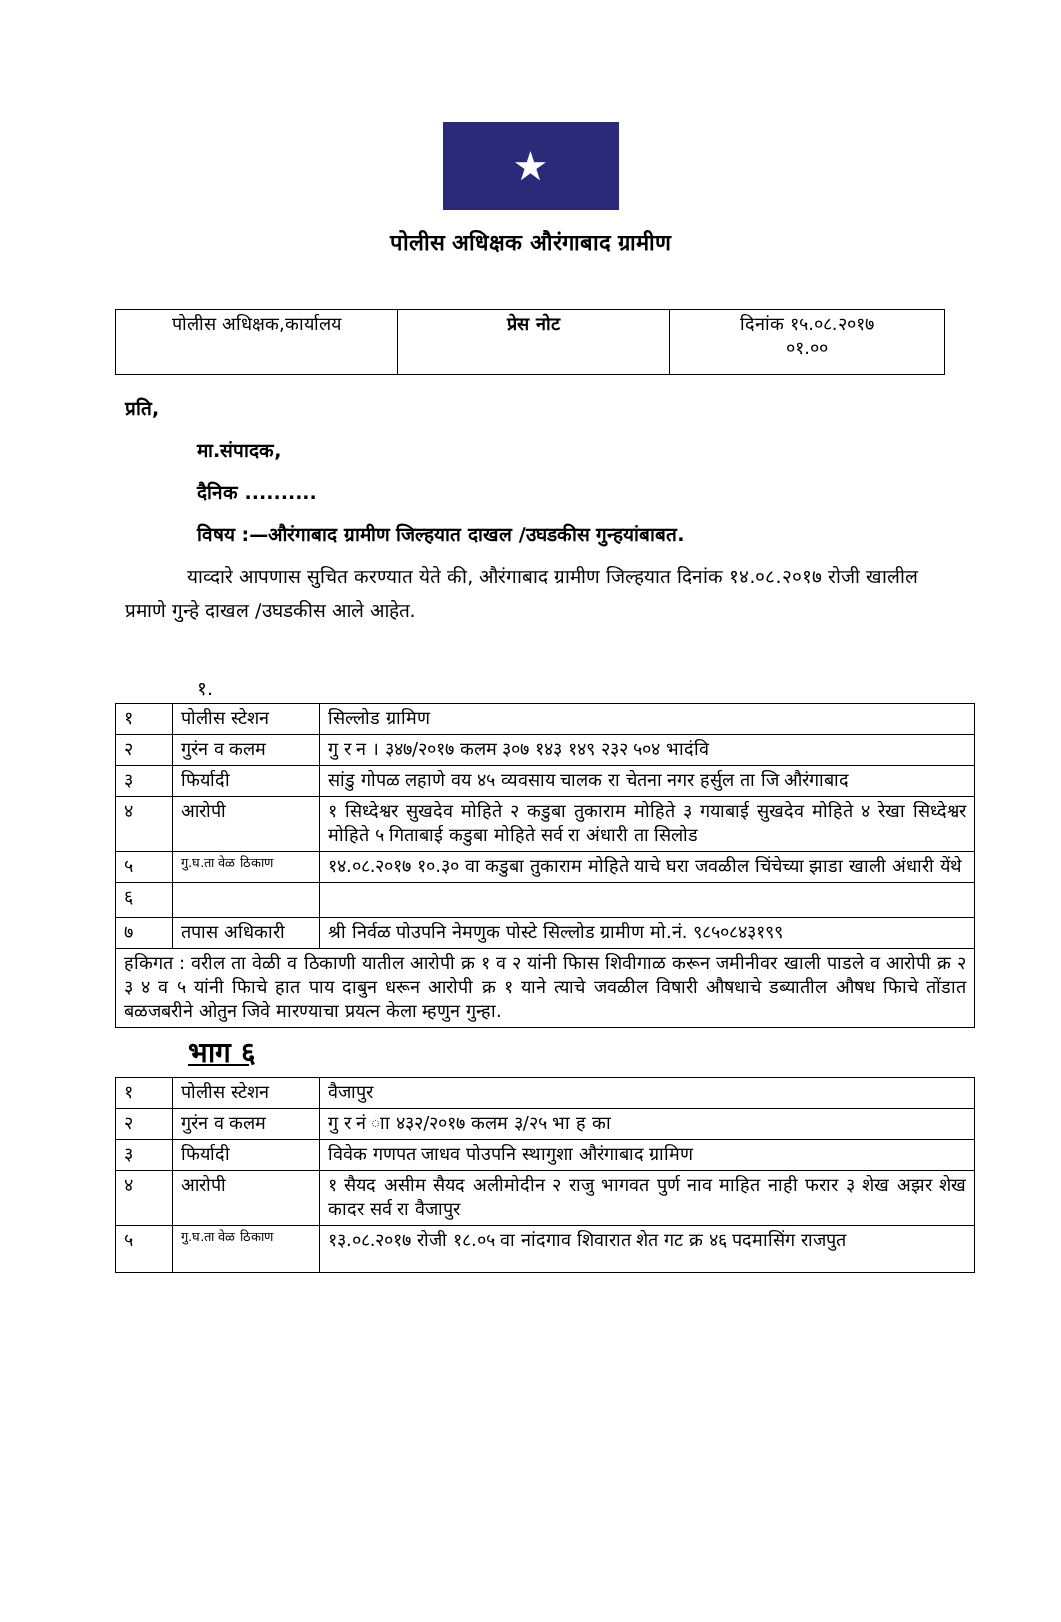★
पोलीस अधिक्षक औरंगाबाद ग्रामीण
| पोलीस अधिक्षक,कार्यालय | प्रेस नोट | दिनांक १५.०८.२०१७ ०१.०० |
प्रति,
मा.संपादक,
दैनिक ..........
विषय :—औरंगाबाद ग्रामीण जिल्हयात दाखल /उघडकीस गुन्हयांबाबत.
याव्दारे आपणास सुचित करण्यात येते की, औरंगाबाद ग्रामीण जिल्हयात दिनांक १४.०८.२०१७ रोजी खालील प्रमाणे गुन्हे दाखल /उघडकीस आले आहेत.
१.
| १ | पोलीस स्टेशन | सिल्लोड ग्रामिण |
| २ | गुरंन व कलम | गु र न । ३४७/२०१७ कलम ३०७ १४३ १४९ २३२ ५०४ भादंवि |
| ३ | फिर्यादी | सांडु गोपळ लहाणे वय ४५ व्यवसाय चालक रा चेतना नगर हर्सुल ता जि औरंगाबाद |
| ४ | आरोपी | १ सिध्देश्वर सुखदेव मोहिते २ कडुबा तुकाराम मोहिते ३ गयाबाई सुखदेव मोहिते ४ रेखा सिध्देश्वर मोहिते ५ गिताबाई कडुबा मोहिते सर्व रा अंधारी ता सिलोड |
| ५ | गु.घ.ता वेळ ठिकाण | १४.०८.२०१७ १०.३० वा कडुबा तुकाराम मोहिते याचे घरा जवळील चिंचेच्या झाडा खाली अंधारी येंथे |
| ६ | | |
| ७ | तपास अधिकारी | श्री निर्वळ पोउपनि नेमणुक पोस्टे सिल्लोड ग्रामीण मो.नं. ९८५०८४३१९९ |
| हकिगत : वरील ता वेळी व ठिकाणी यातील आरोपी क्र १ व २ यांनी फिास शिवीगाळ करून जमीनीवर खाली पाडले व आरोपी क्र २ ३ ४ व ५ यांनी फिाचे हात पाय दाबुन धरून आरोपी क्र १ याने त्याचे जवळील विषारी औषधाचे डब्यातील औषध फिाचे तोंडात बळजबरीने ओतुन जिवे मारण्याचा प्रयत्न केला म्हणुन गुन्हा. | | |
भाग ६
| १ | पोलीस स्टेशन | वैजापुर |
| २ | गुरंन व कलम | गु र नं ाा ४३२/२०१७ कलम ३/२५ भा ह का |
| ३ | फिर्यादी | विवेक गणपत जाधव पोउपनि स्थागुशा औरंगाबाद ग्रामिण |
| ४ | आरोपी | १ सैयद असीम सैयद अलीमोदीन २ राजु भागवत पुर्ण नाव माहित नाही फरार ३ शेख अझर शेख कादर सर्व रा वैजापुर |
| ५ | गु.घ.ता वेळ ठिकाण | १३.०८.२०१७ रोजी १८.०५ वा नांदगाव शिवारात शेत गट क्र ४६ पदमासिंग राजपुत |